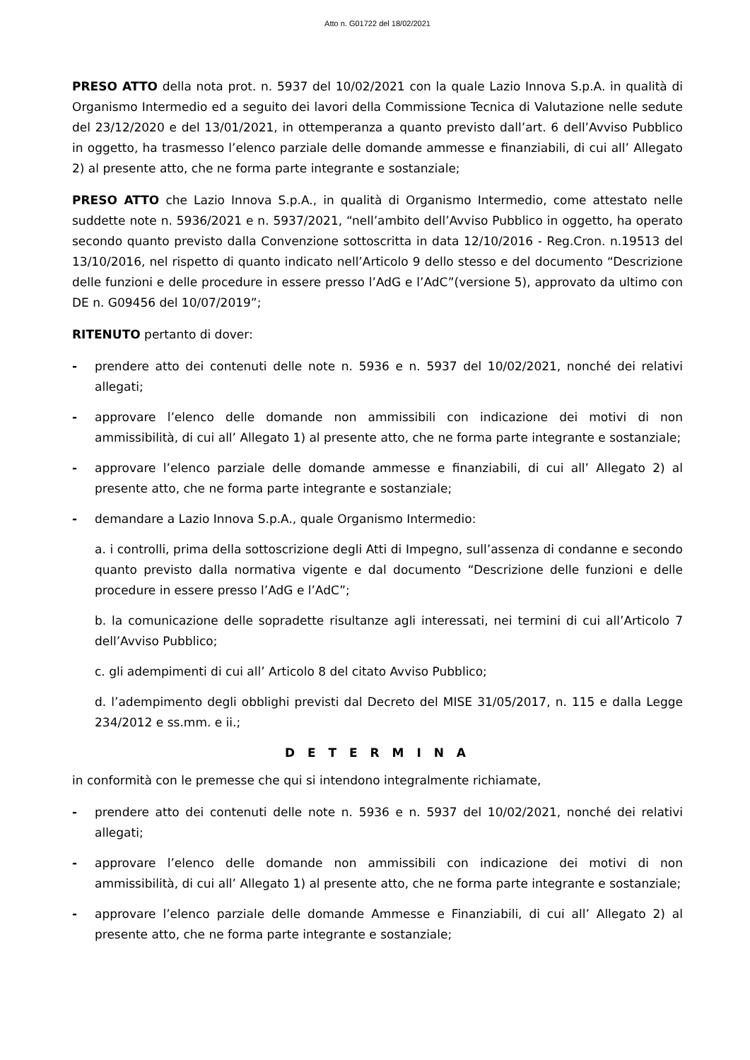Atto n. G01722 del 18/02/2021
PRESO ATTO della nota prot. n. 5937 del 10/02/2021 con la quale Lazio Innova S.p.A. in qualità di Organismo Intermedio ed a seguito dei lavori della Commissione Tecnica di Valutazione nelle sedute del 23/12/2020 e del 13/01/2021, in ottemperanza a quanto previsto dall’art. 6 dell’Avviso Pubblico in oggetto, ha trasmesso l’elenco parziale delle domande ammesse e finanziabili, di cui all’ Allegato 2) al presente atto, che ne forma parte integrante e sostanziale;
PRESO ATTO che Lazio Innova S.p.A., in qualità di Organismo Intermedio, come attestato nelle suddette note n. 5936/2021 e n. 5937/2021, “nell’ambito dell’Avviso Pubblico in oggetto, ha operato secondo quanto previsto dalla Convenzione sottoscritta in data 12/10/2016 - Reg.Cron. n.19513 del 13/10/2016, nel rispetto di quanto indicato nell’Articolo 9 dello stesso e del documento “Descrizione delle funzioni e delle procedure in essere presso l’AdG e l’AdC”(versione 5), approvato da ultimo con DE n. G09456 del 10/07/2019”;
RITENUTO pertanto di dover:
- prendere atto dei contenuti delle note n. 5936 e n. 5937 del 10/02/2021, nonché dei relativi allegati;
- approvare l’elenco delle domande non ammissibili con indicazione dei motivi di non ammissibilità, di cui all’ Allegato 1) al presente atto, che ne forma parte integrante e sostanziale;
- approvare l’elenco parziale delle domande ammesse e finanziabili, di cui all’ Allegato 2) al presente atto, che ne forma parte integrante e sostanziale;
- demandare a Lazio Innova S.p.A., quale Organismo Intermedio:
a. i controlli, prima della sottoscrizione degli Atti di Impegno, sull’assenza di condanne e secondo quanto previsto dalla normativa vigente e dal documento “Descrizione delle funzioni e delle procedure in essere presso l’AdG e l’AdC”;
b. la comunicazione delle sopradette risultanze agli interessati, nei termini di cui all’Articolo 7 dell’Avviso Pubblico;
c. gli adempimenti di cui all’ Articolo 8 del citato Avviso Pubblico;
d. l’adempimento degli obblighi previsti dal Decreto del MISE 31/05/2017, n. 115 e dalla Legge 234/2012 e ss.mm. e ii.;
D E T E R M I N A
in conformità con le premesse che qui si intendono integralmente richiamate,
- prendere atto dei contenuti delle note n. 5936 e n. 5937 del 10/02/2021, nonché dei relativi allegati;
- approvare l’elenco delle domande non ammissibili con indicazione dei motivi di non ammissibilità, di cui all’ Allegato 1) al presente atto, che ne forma parte integrante e sostanziale;
- approvare l’elenco parziale delle domande Ammesse e Finanziabili, di cui all’ Allegato 2) al presente atto, che ne forma parte integrante e sostanziale;